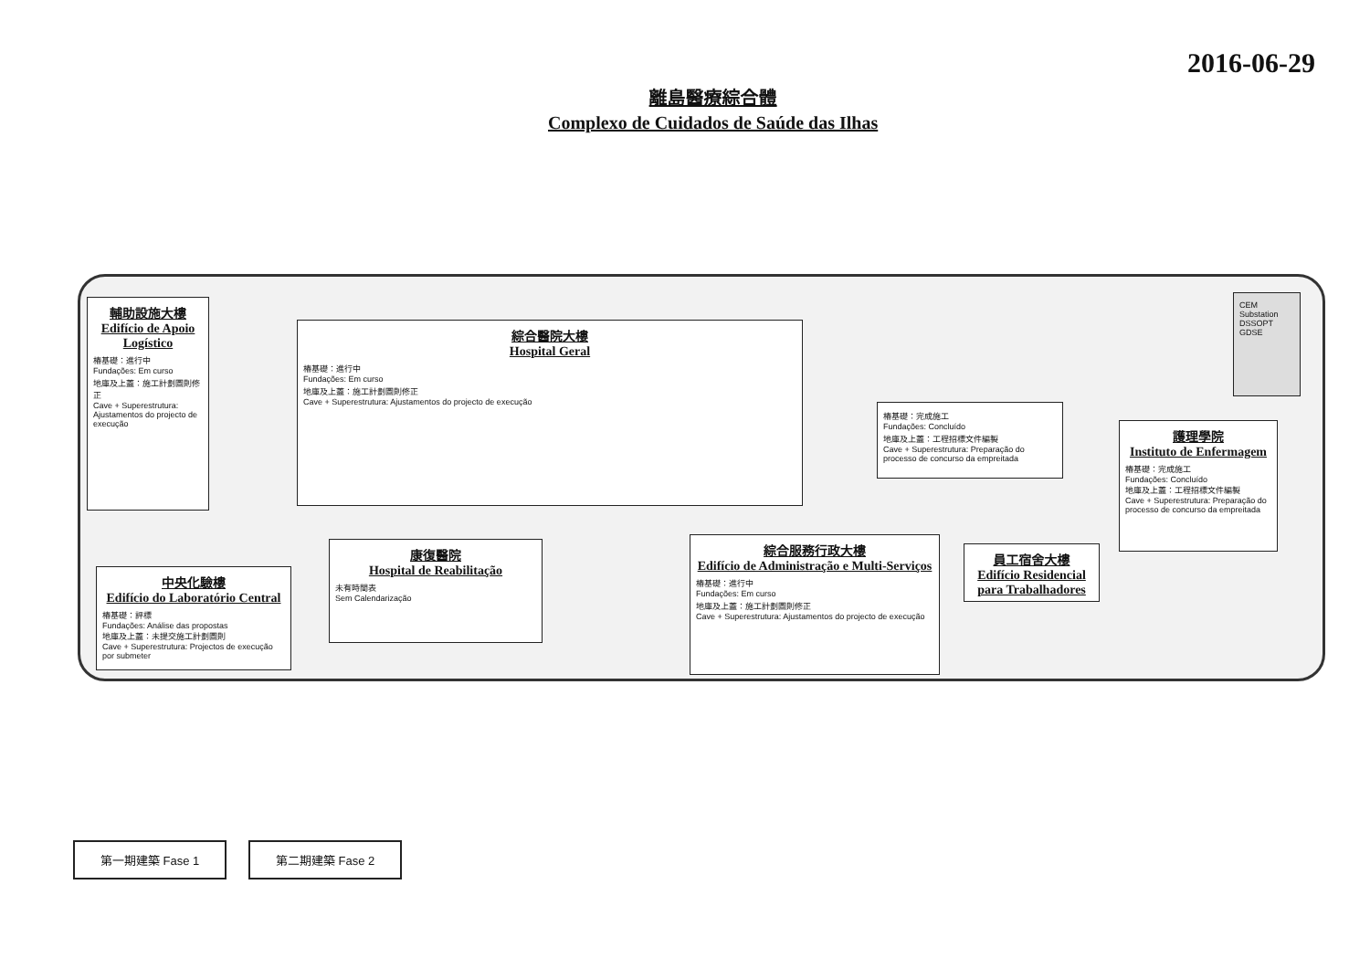2016-06-29
離島醫療綜合體
Complexo de Cuidados de Saúde das Ilhas
輔助設施大樓
Edifício de Apoio Logístico
樁基礎：進行中
Fundações: Em curso
地庫及上蓋：施工計劃圖則修正
Cave + Superestrutura: Ajustamentos do projecto de execução
綜合醫院大樓
Hospital Geral
樁基礎：進行中
Fundações: Em curso
地庫及上蓋：施工計劃圖則修正
Cave + Superestrutura: Ajustamentos do projecto de execução
樁基礎：完成施工
Fundações: Concluído
地庫及上蓋：工程招標文件編製
Cave + Superestrutura: Preparação do processo de concurso da empreitada
護理學院
Instituto de Enfermagem
樁基礎：完成施工
Fundações: Concluído
地庫及上蓋：工程招標文件編製
Cave + Superestrutura: Preparação do processo de concurso da empreitada
CEM Substation DSSOPT GDSE
中央化驗樓
Edifício do Laboratório Central
樁基礎：評標
Fundações: Análise das propostas
地庫及上蓋：未提交施工計劃圖則
Cave + Superestrutura: Projectos de execução por submeter
康復醫院
Hospital de Reabilitação
未有時間表
Sem Calendarização
綜合服務行政大樓
Edifício de Administração e Multi-Serviços
樁基礎：進行中
Fundações: Em curso
地庫及上蓋：施工計劃圖則修正
Cave + Superestrutura: Ajustamentos do projecto de execução
員工宿舍大樓
Edifício Residencial para Trabalhadores
第一期建築 Fase 1 第二期建築 Fase 2